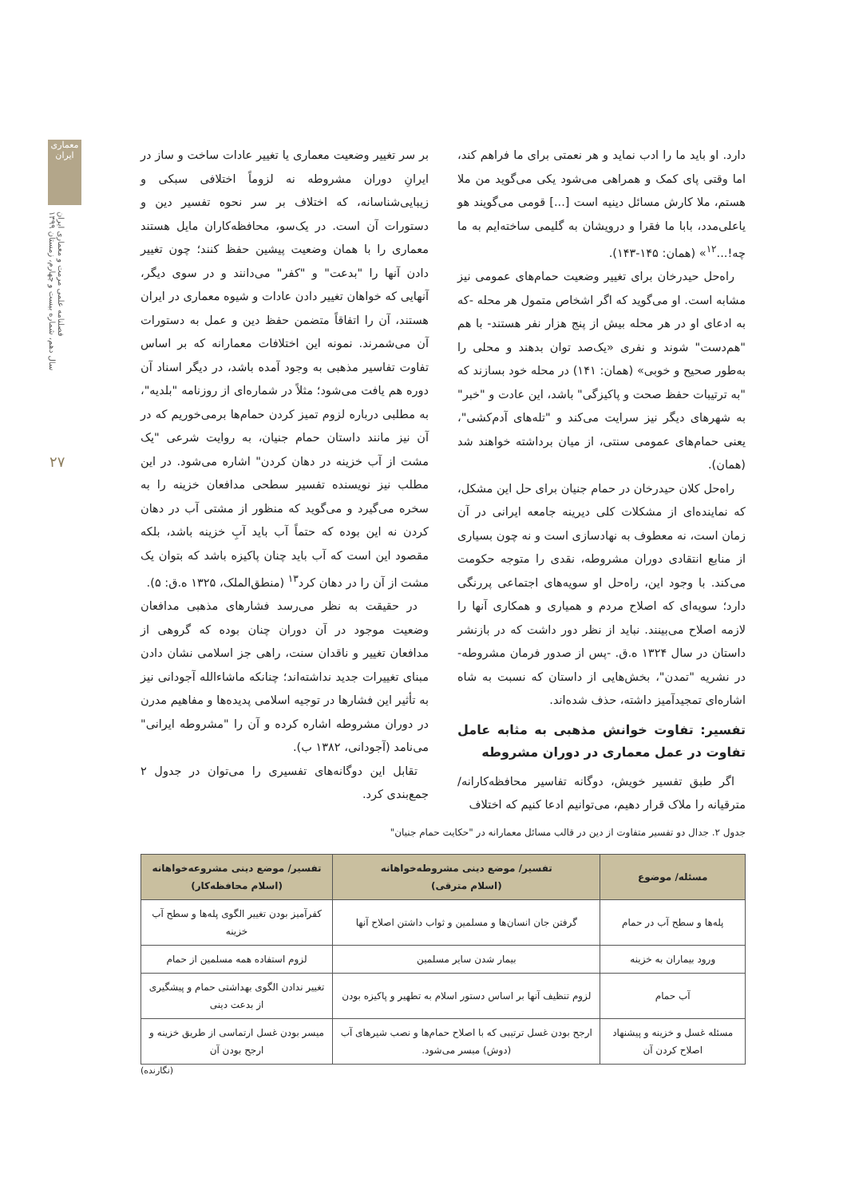معماری ایران
فصلنامه علمی مرمت و معماری ایران
سال دهم، شماره بیست و چهارم، زمستان ۱۳۹۹
۲۷
دارد. او باید ما را ادب نماید و هر نعمتی برای ما فراهم کند، اما وقتی پای کمک و همراهی می‌شود یکی می‌گوید من ملا هستم، ملا کارش مسائل دینیه است [...] قومی می‌گویند هو یاعلی‌مدد، بابا ما فقرا و درویشان به گلیمی ساخته‌ایم به ما چه!...<sup>۱۲</sup>» (همان: ۱۴۵-۱۴۳).
راه‌حل حیدرخان برای تغییر وضعیت حمام‌های عمومی نیز مشابه است. او می‌گوید که اگر اشخاص متمول هر محله -که به ادعای او در هر محله بیش از پنج هزار نفر هستند- با هم "هم‌دست" شوند و نفری «یک‌صد توان بدهند و محلی را به‌طور صحیح و خوبی» (همان: ۱۴۱) در محله خود بسازند که "به ترتیبات حفظ صحت و پاکیزگی" باشد، این عادت و "خبر" به شهرهای دیگر نیز سرایت می‌کند و "تله‌های آدم‌کشی"، یعنی حمام‌های عمومی سنتی، از میان برداشته خواهند شد (همان).
راه‌حل کلان حیدرخان در حمام جنیان برای حل این مشکل، که نماینده‌ای از مشکلات کلی دیرینه جامعه ایرانی در آن زمان است، نه معطوف به نهادسازی است و نه چون بسیاری از منابع انتقادی دوران مشروطه، نقدی را متوجه حکومت می‌کند. با وجود این، راه‌حل او سویه‌های اجتماعی پررنگی دارد؛ سویه‌ای که اصلاح مردم و همیاری و همکاری آنها را لازمه اصلاح می‌بینند. نباید از نظر دور داشت که در بازنشر داستان در سال ۱۳۲۴ ه.ق. -پس از صدور فرمان مشروطه- در نشریه "تمدن"، بخش‌هایی از داستان که نسبت به شاه اشاره‌ای تمجیدآمیز داشته، حذف شده‌اند.
تفسیر: تفاوت خوانش مذهبی به مثابه عامل تفاوت در عمل معماری در دوران مشروطه
اگر طبق تفسیر خویش، دوگانه تفاسیر محافظه‌کارانه/ مترقیانه را ملاک قرار دهیم، می‌توانیم ادعا کنیم که اختلاف
بر سر تغییر وضعیت معماری یا تغییر عادات ساخت و ساز در ایرانِ دوران مشروطه نه لزوماً اختلافی سبکی و زیبایی‌شناسانه، که اختلاف بر سر نحوه تفسیر دین و دستورات آن است. در یک‌سو، محافظه‌کاران مایل هستند معماری را با همان وضعیت پیشین حفظ کنند؛ چون تغییر دادن آنها را "بدعت" و "کفر" می‌دانند و در سوی دیگر، آنهایی که خواهان تغییر دادن عادات و شیوه معماری در ایران هستند، آن را اتفاقاً متضمن حفظ دین و عمل به دستورات آن می‌شمرند. نمونه این اختلافات معمارانه که بر اساس تفاوت تفاسیر مذهبی به وجود آمده باشد، در دیگر اسناد آن دوره هم یافت می‌شود؛ مثلاً در شماره‌ای از روزنامه "بلدیه"، به مطلبی درباره لزوم تمیز کردن حمام‌ها برمی‌خوریم که در آن نیز مانند داستان حمام جنیان، به روایت شرعی "یک مشت از آب خزینه در دهان کردن" اشاره می‌شود. در این مطلب نیز نویسنده تفسیر سطحی مدافعان خزینه را به سخره می‌گیرد و می‌گوید که منظور از مشتی آب در دهان کردن نه این بوده که حتماً آب باید آبِ خزینه باشد، بلکه مقصود این است که آب باید چنان پاکیزه باشد که بتوان یک مشت از آن را در دهان کرد<sup>۱۳</sup> (منطق‌الملک، ۱۳۲۵ ه.ق: ۵).
در حقیقت به نظر می‌رسد فشارهای مذهبی مدافعان وضعیت موجود در آن دوران چنان بوده که گروهی از مدافعان تغییر و ناقدان سنت، راهی جز اسلامی نشان دادن مبنای تغییرات جدید نداشته‌اند؛ چنانکه ماشاءالله آجودانی نیز به تأثیر این فشارها در توجیه اسلامی پدیده‌ها و مفاهیم مدرن در دوران مشروطه اشاره کرده و آن را "مشروطه ایرانی" می‌نامد (آجودانی، ۱۳۸۲ ب).
تقابل این دوگانه‌های تفسیری را می‌توان در جدول ۲ جمع‌بندی کرد.
جدول ۲. جدال دو تفسیر متفاوت از دین در قالب مسائل معمارانه در "حکایت حمام جنیان"
| مسئله/ موضوع | تفسیر/ موضع دینی مشروطه‌خواهانه (اسلام مترقی) | تفسیر/ موضع دینی مشروعه‌خواهانه (اسلام محافظه‌کار) |
| --- | --- | --- |
| پله‌ها و سطح آب در حمام | گرفتن جان انسان‌ها و مسلمین و ثواب داشتن اصلاح آنها | کفرآمیز بودن تغییر الگوی پله‌ها و سطح آب خزینه |
| ورود بیماران به خزینه | بیمار شدن سایر مسلمین | لزوم استفاده همه مسلمین از حمام |
| آب حمام | لزوم تنظیف آنها بر اساس دستور اسلام به تطهیر و پاکیزه بودن | تغییر ندادن الگوی بهداشتی حمام و پیشگیری از بدعت دینی |
| مسئله غسل و خزینه و پیشنهاد اصلاح کردن آن | ارجح بودن غسل ترتیبی که با اصلاح حمام‌ها و نصب شیرهای آب (دوش) میسر می‌شود. | میسر بودن غسل ارتماسی از طریق خزینه و ارجح بودن آن |
(نگارنده)